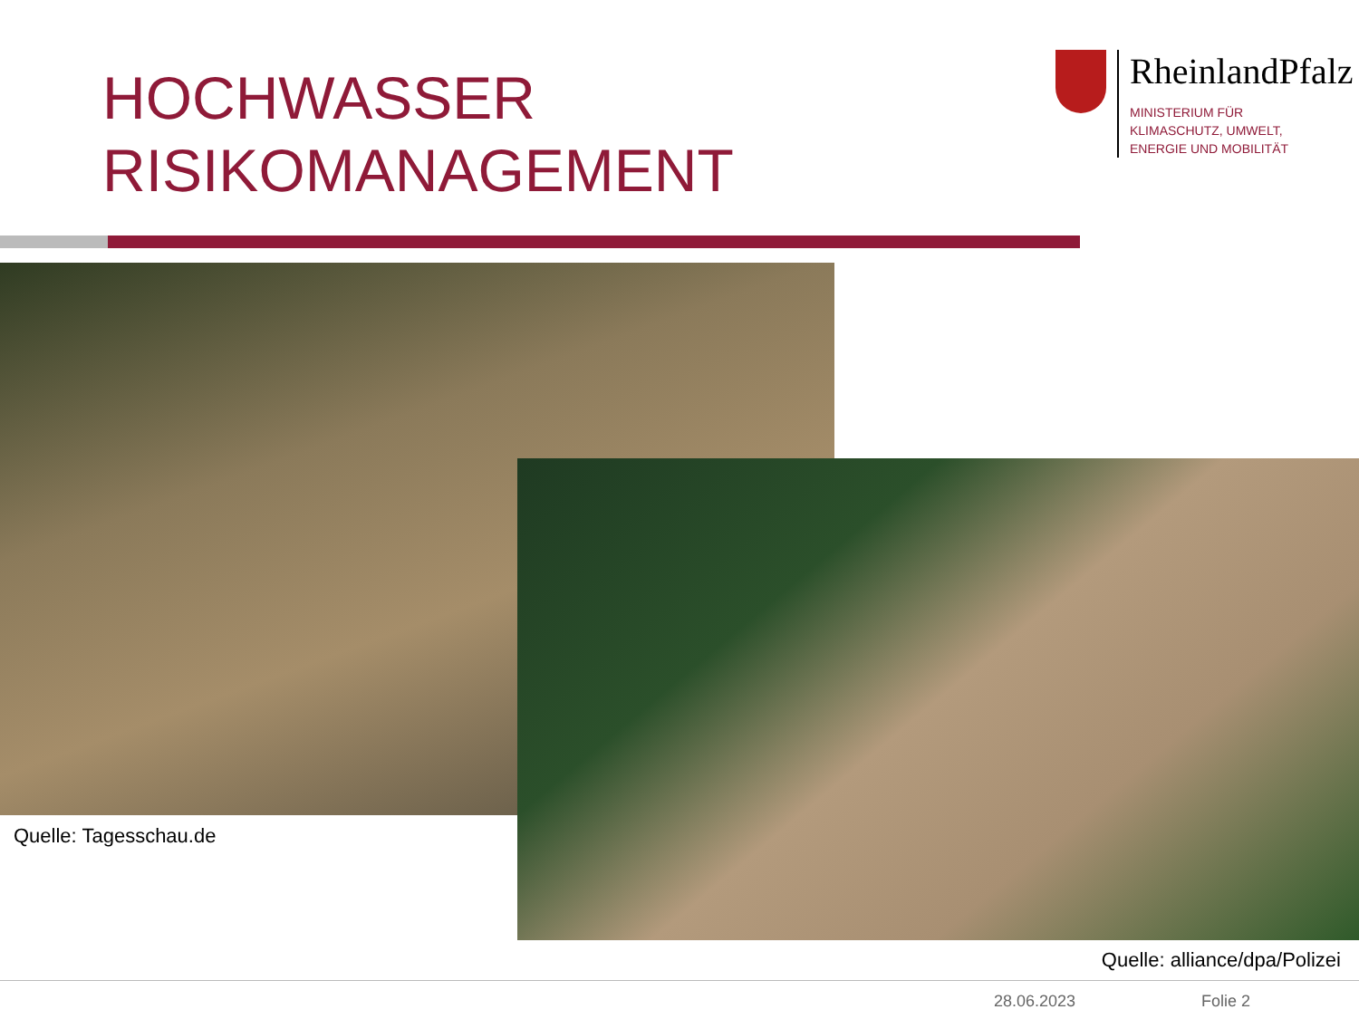HOCHWASSER
RISIKOMANAGEMENT
RheinlandPfalz
MINISTERIUM FÜR
KLIMASCHUTZ, UMWELT,
ENERGIE UND MOBILITÄT
Quelle: Tagesschau.de
Quelle: alliance/dpa/Polizei
28.06.2023 Folie 2